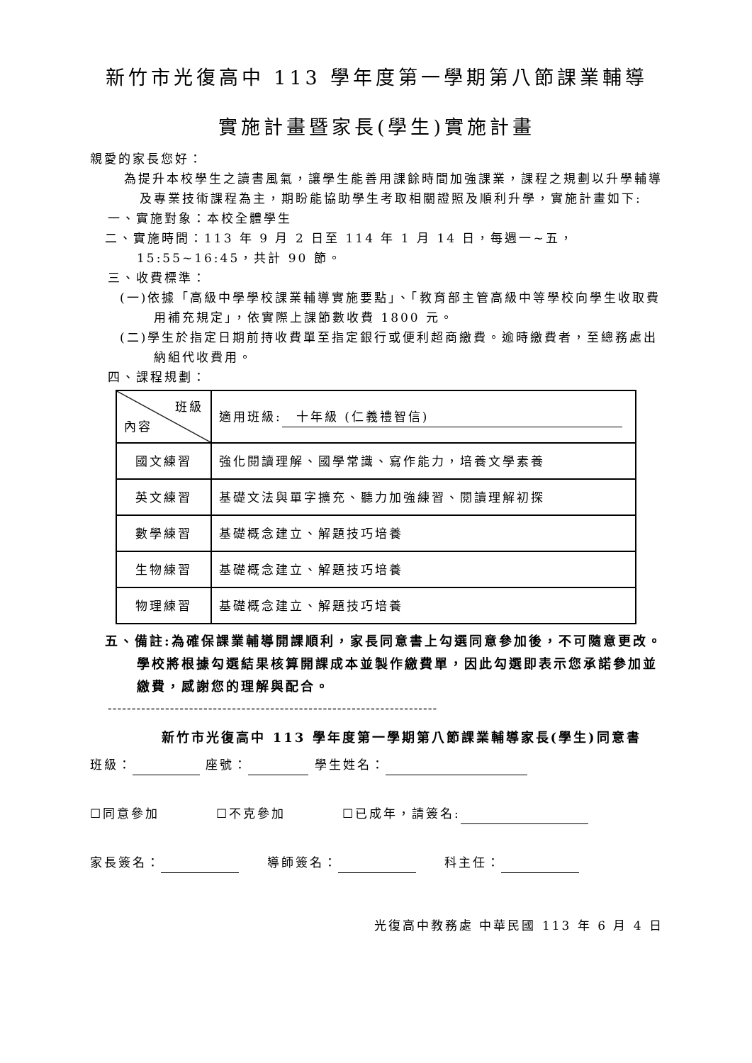新竹市光復高中 113 學年度第一學期第八節課業輔導
實施計畫暨家長(學生)實施計畫
親愛的家長您好：
為提升本校學生之讀書風氣，讓學生能善用課餘時間加強課業，課程之規劃以升學輔導及專業技術課程為主，期盼能協助學生考取相關證照及順利升學，實施計畫如下:
一、實施對象：本校全體學生
二、實施時間：113 年 9 月 2 日至 114 年 1 月 14 日，每週一~五，15:55~16:45，共計 90 節。
三、收費標準：
(一)依據「高級中學學校課業輔導實施要點」、「教育部主管高級中等學校向學生收取費用補充規定」，依實際上課節數收費 1800 元。
(二)學生於指定日期前持收費單至指定銀行或便利超商繳費。逾時繳費者，至總務處出納組代收費用。
四、課程規劃：
| 班級 內容 | 適用班級: 十年級 (仁義禮智信) |
| 國文練習 | 強化閱讀理解、國學常識、寫作能力，培養文學素養 |
| 英文練習 | 基礎文法與單字擴充、聽力加強練習、閱讀理解初探 |
| 數學練習 | 基礎概念建立、解題技巧培養 |
| 生物練習 | 基礎概念建立、解題技巧培養 |
| 物理練習 | 基礎概念建立、解題技巧培養 |
五、備註:為確保課業輔導開課順利，家長同意書上勾選同意參加後，不可隨意更改。學校將根據勾選結果核算開課成本並製作繳費單，因此勾選即表示您承諾參加並繳費，感謝您的理解與配合。
---------------------------------------------------------------------
新竹市光復高中 113 學年度第一學期第八節課業輔導家長(學生)同意書
班級： 座號： 學生姓名：
☐同意參加　　　　☐不克參加　　　　☐已成年，請簽名:
家長簽名： 　　導師簽名： 　　科主任：
光復高中教務處 中華民國 113 年 6 月 4 日